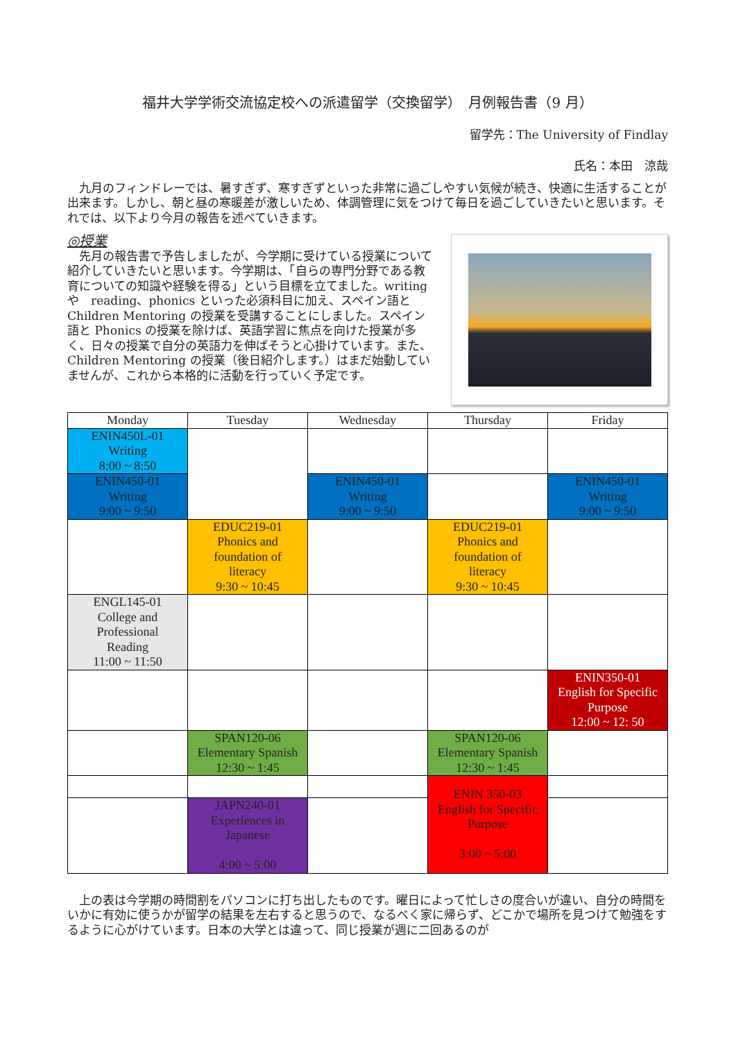福井大学学術交流協定校への派遣留学（交換留学）　月例報告書（9 月）
留学先：The University of Findlay
氏名：本田　涼哉
　九月のフィンドレーでは、暑すぎず、寒すぎずといった非常に過ごしやすい気候が続き、快適に生活することが出来ます。しかし、朝と昼の寒暖差が激しいため、体調管理に気をつけて毎日を過ごしていきたいと思います。それでは、以下より今月の報告を述べていきます。
◎授業
　先月の報告書で予告しましたが、今学期に受けている授業について紹介していきたいと思います。今学期は、「自らの専門分野である教育についての知識や経験を得る」という目標を立てました。writing や　reading、phonics といった必須科目に加え、スペイン語と Children Mentoring の授業を受講することにしました。スペイン語と Phonics の授業を除けば、英語学習に焦点を向けた授業が多く、日々の授業で自分の英語力を伸ばそうと心掛けています。また、Children Mentoring の授業（後日紹介します。）はまだ始動していませんが、これから本格的に活動を行っていく予定です。
| Monday | Tuesday | Wednesday | Thursday | Friday |
| --- | --- | --- | --- | --- |
| ENIN450L-01 Writing 8:00 ~ 8:50 | | | | |
| ENIN450-01 Writing 9:00 ~ 9:50 | | ENIN450-01 Writing 9:00 ~ 9:50 | | ENIN450-01 Writing 9:00 ~ 9:50 |
| | EDUC219-01 Phonics and foundation of literacy 9:30 ~ 10:45 | | EDUC219-01 Phonics and foundation of literacy 9:30 ~ 10:45 | |
| ENGL145-01 College and Professional Reading 11:00 ~ 11:50 | | | | |
| | | | | ENIN350-01 English for Specific Purpose 12:00 ~ 12: 50 |
| | SPAN120-06 Elementary Spanish 12:30 ~ 1:45 | | SPAN120-06 Elementary Spanish 12:30 ~ 1:45 | |
| | | | ENIN 350-03 English for Specific Purpose 3:00 ~ 5:00 | |
| | JAPN240-01 Experiences in Japanese 4:00 ~ 5:00 | | | |
　上の表は今学期の時間割をパソコンに打ち出したものです。曜日によって忙しさの度合いが違い、自分の時間をいかに有効に使うかが留学の結果を左右すると思うので、なるべく家に帰らず、どこかで場所を見つけて勉強をするように心がけています。日本の大学とは違って、同じ授業が週に二回あるのが